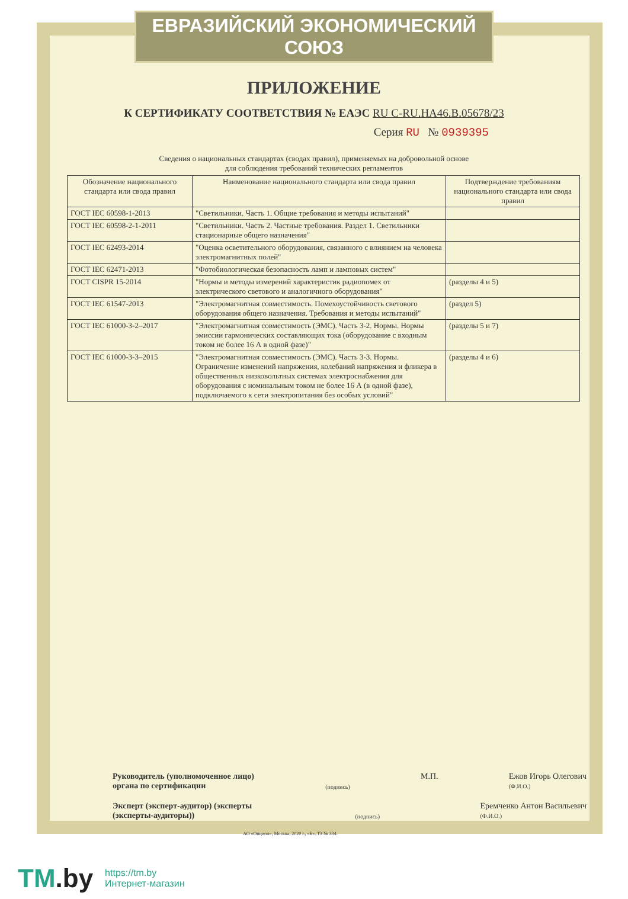ЕВРАЗИЙСКИЙ ЭКОНОМИЧЕСКИЙ СОЮЗ
ПРИЛОЖЕНИЕ
К СЕРТИФИКАТУ СООТВЕТСТВИЯ № ЕАЭС RU C-RU.НА46.В.05678/23
Серия RU № 0939395
Сведения о национальных стандартах (сводах правил), применяемых на добровольной основе
для соблюдения требований технических регламентов
| Обозначение национального стандарта или свода правил | Наименование национального стандарта или свода правил | Подтверждение требованиям национального стандарта или свода правил |
| --- | --- | --- |
| ГОСТ IEC 60598-1-2013 | "Светильники. Часть 1. Общие требования и методы испытаний" | |
| ГОСТ IEC 60598-2-1-2011 | "Светильники. Часть 2. Частные требования. Раздел 1. Светильники стационарные общего назначения" | |
| ГОСТ IEC 62493-2014 | "Оценка осветительного оборудования, связанного с влиянием на человека электромагнитных полей" | |
| ГОСТ IEC 62471-2013 | "Фотобиологическая безопасность ламп и ламповых систем" | |
| ГОСТ CISPR 15-2014 | "Нормы и методы измерений характеристик радиопомех от электрического светового и аналогичного оборудования" | (разделы 4 и 5) |
| ГОСТ IEC 61547-2013 | "Электромагнитная совместимость. Помехоустойчивость светового оборудования общего назначения. Требования и методы испытаний" | (раздел 5) |
| ГОСТ IEC 61000-3-2–2017 | "Электромагнитная совместимость (ЭМС). Часть 3-2. Нормы. Нормы эмиссии гармонических составляющих тока (оборудование с входным током не более 16 А в одной фазе)" | (разделы 5 и 7) |
| ГОСТ IEC 61000-3-3–2015 | "Электромагнитная совместимость (ЭМС). Часть 3-3. Нормы. Ограничение изменений напряжения, колебаний напряжения и фликера в общественных низковольтных системах электроснабжения для оборудования с номинальным током не более 16 А (в одной фазе), подключаемого к сети электропитания без особых условий" | (разделы 4 и 6) |
Руководитель (уполномоченное лицо) органа по сертификации
(подпись)
М.П. Ежов Игорь Олегович
(Ф.И.О.)
Эксперт (эксперт-аудитор) (эксперты (эксперты-аудиторы))
(подпись)
Еремченко Антон Васильевич
(Ф.И.О.)
АО «Опцион», Москва, 2020 г., «Б». ТЗ № 334.
TM.by
https://tm.by
Интернет-магазин